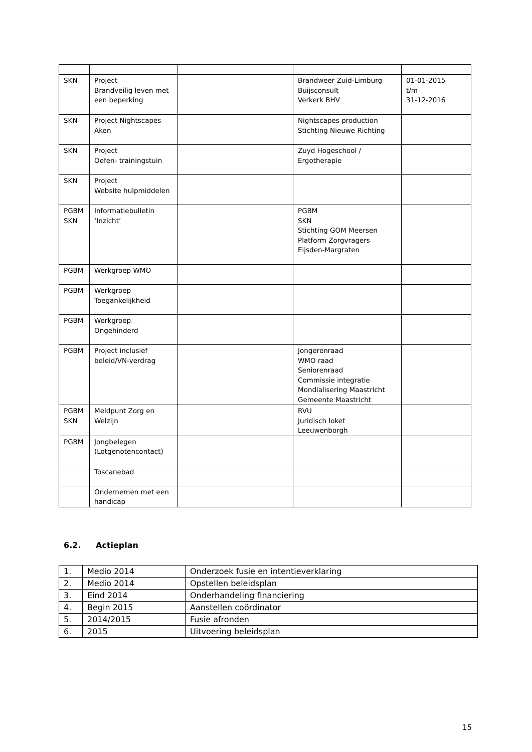| SKN | Project Brandveilig leven met een beperking | | Brandweer Zuid-Limburg Buijsconsult Verkerk BHV | 01-01-2015 t/m 31-12-2016 |
| SKN | Project Nightscapes Aken | | Nightscapes production Stichting Nieuwe Richting | |
| SKN | Project Oefen- trainingstuin | | Zuyd Hogeschool / Ergotherapie | |
| SKN | Project Website hulpmiddelen | | | |
| PGBM SKN | Informatiebulletin ‘Inzicht’ | | PGBM SKN Stichting GOM Meersen Platform Zorgvragers Eijsden-Margraten | |
| PGBM | Werkgroep WMO | | | |
| PGBM | Werkgroep Toegankelijkheid | | | |
| PGBM | Werkgroep Ongehinderd | | | |
| PGBM | Project inclusief beleid/VN-verdrag | | Jongerenraad WMO raad Seniorenraad Commissie integratie Mondialisering Maastricht Gemeente Maastricht | |
| PGBM SKN | Meldpunt Zorg en Welzijn | | RVU Juridisch loket Leeuwenborgh | |
| PGBM | Jongbelegen (Lotgenotencontact) | | | |
| | Toscanebad | | | |
| | Ondernemen met een handicap | | | |
6.2. Actieplan
| 1. | Medio 2014 | Onderzoek fusie en intentieverklaring |
| 2. | Medio 2014 | Opstellen beleidsplan |
| 3. | Eind 2014 | Onderhandeling financiering |
| 4. | Begin 2015 | Aanstellen coördinator |
| 5. | 2014/2015 | Fusie afronden |
| 6. | 2015 | Uitvoering beleidsplan |
15